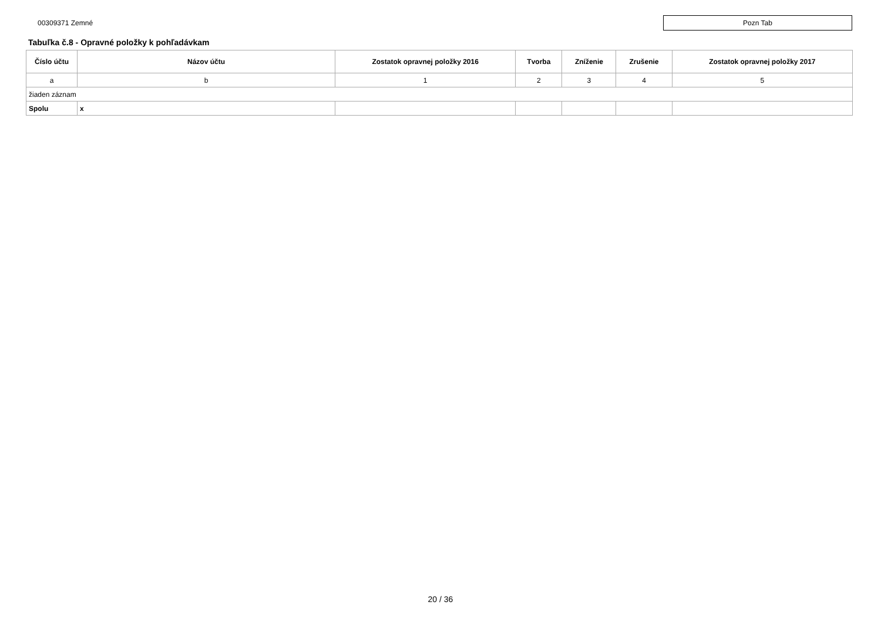00309371 Zemné
Pozn Tab
Tabuľka č.8 - Opravné položky k pohľadávkam
| Číslo účtu | Názov účtu | Zostatok opravnej položky 2016 | Tvorba | Zníženie | Zrušenie | Zostatok opravnej položky 2017 |
| --- | --- | --- | --- | --- | --- | --- |
| a | b | 1 | 2 | 3 | 4 | 5 |
| žiaden záznam | | | | | | |
| Spolu | x | | | | | |
20 / 36